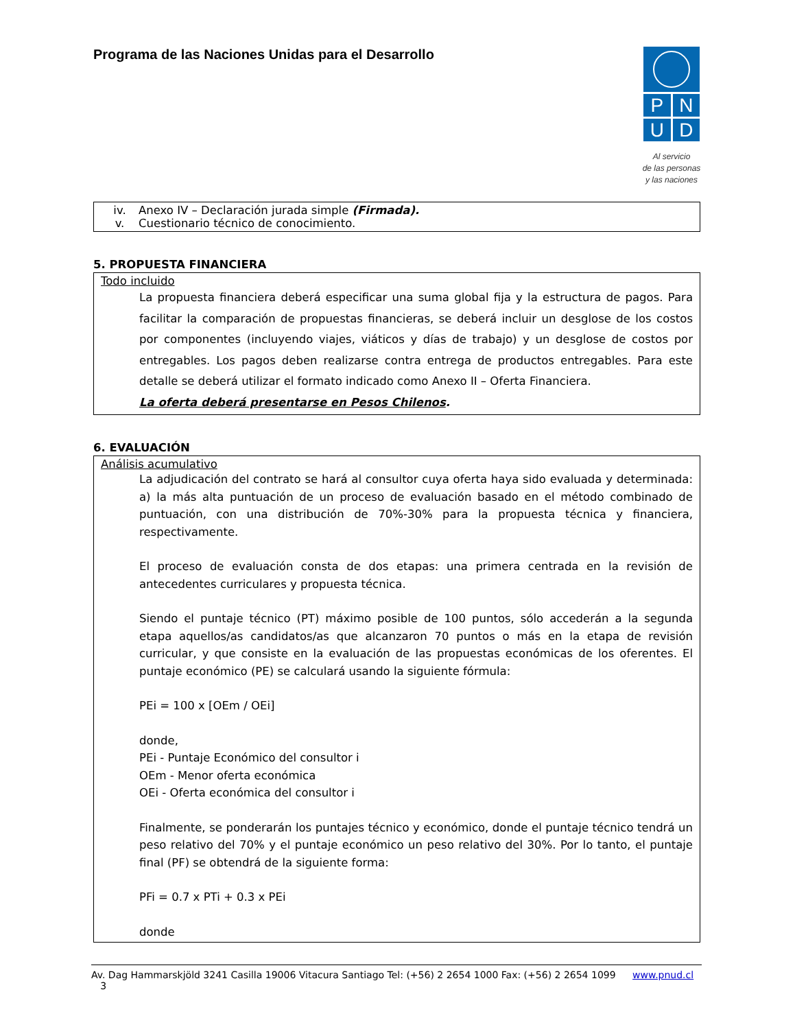Programa de las Naciones Unidas para el Desarrollo
P
N
U
D
Al servicio
de las personas
y las naciones
iv. Anexo IV – Declaración jurada simple (Firmada).
v. Cuestionario técnico de conocimiento.
5. PROPUESTA FINANCIERA
Todo incluido
La propuesta financiera deberá especificar una suma global fija y la estructura de pagos. Para facilitar la comparación de propuestas financieras, se deberá incluir un desglose de los costos por componentes (incluyendo viajes, viáticos y días de trabajo) y un desglose de costos por entregables. Los pagos deben realizarse contra entrega de productos entregables. Para este detalle se deberá utilizar el formato indicado como Anexo II – Oferta Financiera.
La oferta deberá presentarse en Pesos Chilenos.
6. EVALUACIÓN
Análisis acumulativo
La adjudicación del contrato se hará al consultor cuya oferta haya sido evaluada y determinada: a) la más alta puntuación de un proceso de evaluación basado en el método combinado de puntuación, con una distribución de 70%-30% para la propuesta técnica y financiera, respectivamente.
El proceso de evaluación consta de dos etapas: una primera centrada en la revisión de antecedentes curriculares y propuesta técnica.
Siendo el puntaje técnico (PT) máximo posible de 100 puntos, sólo accederán a la segunda etapa aquellos/as candidatos/as que alcanzaron 70 puntos o más en la etapa de revisión curricular, y que consiste en la evaluación de las propuestas económicas de los oferentes. El puntaje económico (PE) se calculará usando la siguiente fórmula:
PEi = 100 x [OEm / OEi]
donde,
PEi - Puntaje Económico del consultor i
OEm - Menor oferta económica
OEi - Oferta económica del consultor i
Finalmente, se ponderarán los puntajes técnico y económico, donde el puntaje técnico tendrá un peso relativo del 70% y el puntaje económico un peso relativo del 30%. Por lo tanto, el puntaje final (PF) se obtendrá de la siguiente forma:
PFi = 0.7 x PTi + 0.3 x PEi
donde
Av. Dag Hammarskjöld 3241 Casilla 19006 Vitacura Santiago Tel: (+56) 2 2654 1000 Fax: (+56) 2 2654 1099 www.pnud.cl 3